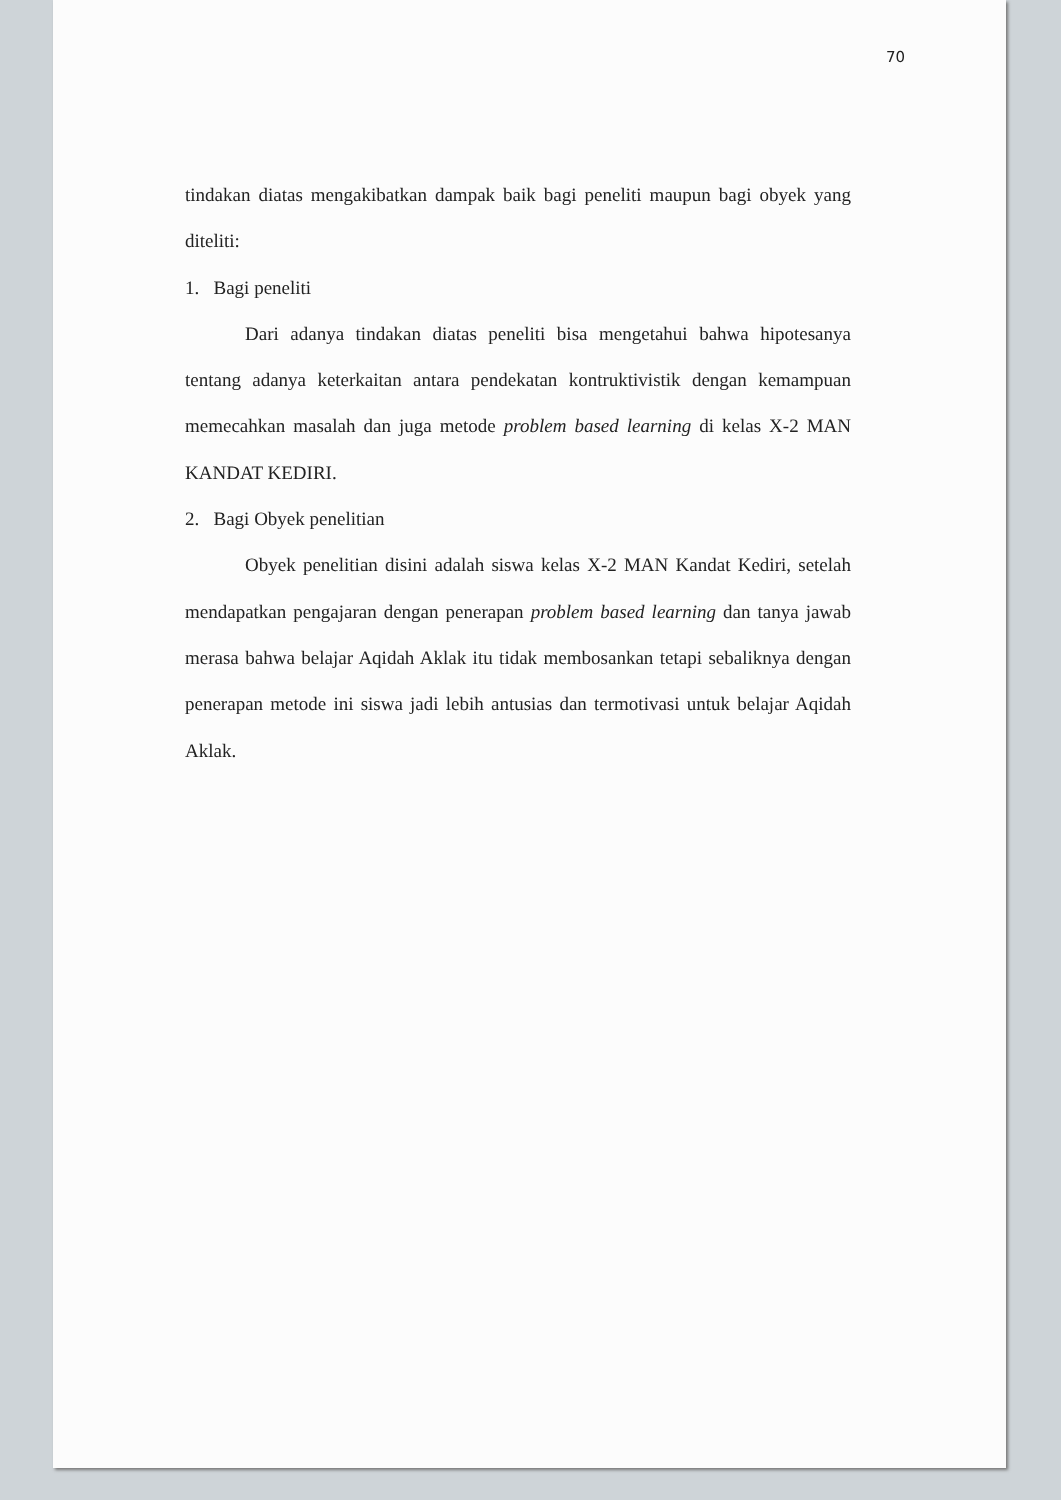70
tindakan diatas mengakibatkan dampak baik bagi peneliti maupun bagi obyek yang diteliti:
1. Bagi peneliti
Dari adanya tindakan diatas peneliti bisa mengetahui bahwa hipotesanya tentang adanya keterkaitan antara pendekatan kontruktivistik dengan kemampuan memecahkan masalah dan juga metode problem based learning di kelas X-2 MAN KANDAT KEDIRI.
2. Bagi Obyek penelitian
Obyek penelitian disini adalah siswa kelas X-2 MAN Kandat Kediri, setelah mendapatkan pengajaran dengan penerapan problem based learning dan tanya jawab merasa bahwa belajar Aqidah Aklak itu tidak membosankan tetapi sebaliknya dengan penerapan metode ini siswa jadi lebih antusias dan termotivasi untuk belajar Aqidah Aklak.